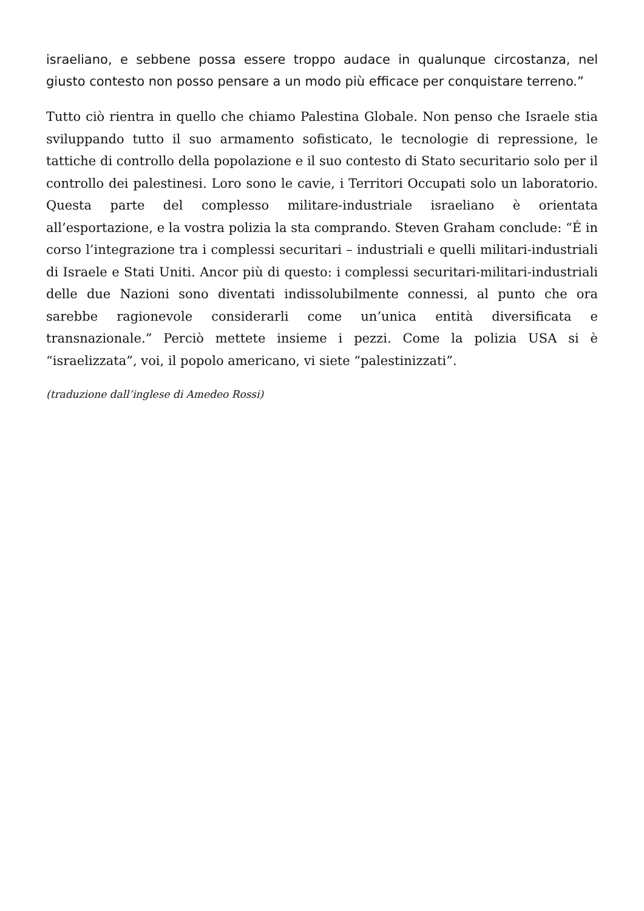israeliano, e sebbene possa essere troppo audace in qualunque circostanza, nel giusto contesto non posso pensare a un modo più efficace per conquistare terreno.”
Tutto ciò rientra in quello che chiamo Palestina Globale. Non penso che Israele stia sviluppando tutto il suo armamento sofisticato, le tecnologie di repressione, le tattiche di controllo della popolazione e il suo contesto di Stato securitario solo per il controllo dei palestinesi. Loro sono le cavie, i Territori Occupati solo un laboratorio. Questa parte del complesso militare-industriale israeliano è orientata all’esportazione, e la vostra polizia la sta comprando. Steven Graham conclude: “É in corso l’integrazione tra i complessi securitari – industriali e quelli militari-industriali di Israele e Stati Uniti. Ancor più di questo: i complessi securitari-militari-industriali delle due Nazioni sono diventati indissolubilmente connessi, al punto che ora sarebbe ragionevole considerarli come un’unica entità diversificata e transnazionale.” Perciò mettete insieme i pezzi. Come la polizia USA si è “israelizzata”, voi, il popolo americano, vi siete “palestinizzati”.
(traduzione dall’inglese di Amedeo Rossi)